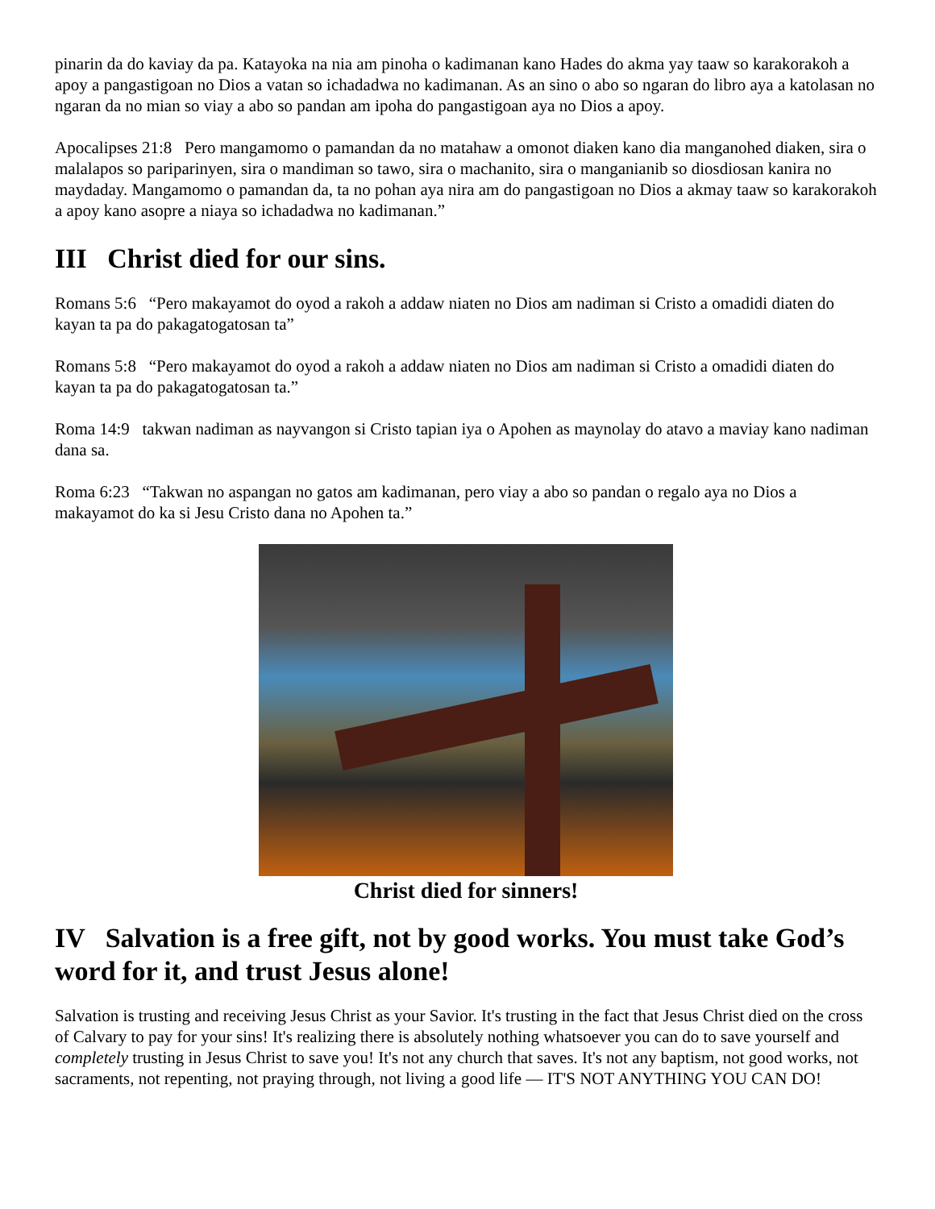pinarin da do kaviay da pa. Katayoka na nia am pinoha o kadimanan kano Hades do akma yay taaw so karakorakoh a apoy a pangastigoan no Dios a vatan so ichadadwa no kadimanan. As an sino o abo so ngaran do libro aya a katolasan no ngaran da no mian so viay a abo so pandan am ipoha do pangastigoan aya no Dios a apoy.
Apocalipses 21:8 Pero mangamomo o pamandan da no matahaw a omonot diaken kano dia manganohed diaken, sira o malalapos so pariparinyen, sira o mandiman so tawo, sira o machanito, sira o manganianib so diosdiosan kanira no maydaday. Mangamomo o pamandan da, ta no pohan aya nira am do pangastigoan no Dios a akmay taaw so karakorakoh a apoy kano asopre a niaya so ichadadwa no kadimanan.”
III Christ died for our sins.
Romans 5:6 “Pero makayamot do oyod a rakoh a addaw niaten no Dios am nadiman si Cristo a omadidi diaten do kayan ta pa do pakagatogatosan ta”
Romans 5:8 “Pero makayamot do oyod a rakoh a addaw niaten no Dios am nadiman si Cristo a omadidi diaten do kayan ta pa do pakagatogatosan ta.”
Roma 14:9 takwan nadiman as nayvangon si Cristo tapian iya o Apohen as maynolay do atavo a maviay kano nadiman dana sa.
Roma 6:23 “Takwan no aspangan no gatos am kadimanan, pero viay a abo so pandan o regalo aya no Dios a makayamot do ka si Jesu Cristo dana no Apohen ta.”
Christ died for sinners!
IV Salvation is a free gift, not by good works. You must take God’s word for it, and trust Jesus alone!
Salvation is trusting and receiving Jesus Christ as your Savior. It's trusting in the fact that Jesus Christ died on the cross of Calvary to pay for your sins! It's realizing there is absolutely nothing whatsoever you can do to save yourself and completely trusting in Jesus Christ to save you! It's not any church that saves. It's not any baptism, not good works, not sacraments, not repenting, not praying through, not living a good life — IT'S NOT ANYTHING YOU CAN DO!